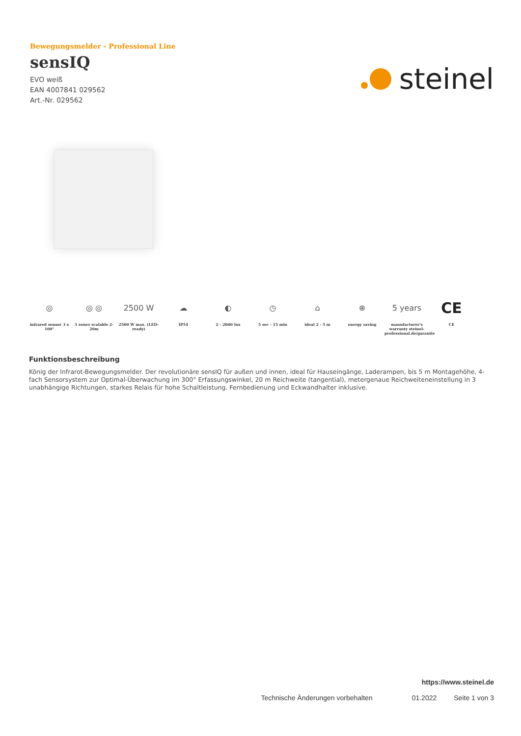Bewegungsmelder - Professional Line
sensIQ
EVO weiß
EAN 4007841 029562
Art.-Nr. 029562
steinel
◎
infrared sensor 3 x 100°
◎ ◎
3 zones scalable 2-20m
2500 W
2500 W max. (LED-ready)
☁
IP54
◐
2 - 2000 lux
◷
5 sec - 15 min
⌂
ideal 2 - 5 m
⊕
energy saving
5 years
manufacturer's warranty steinel-professional.de/garantie
CE
CE
Funktionsbeschreibung
König der Infrarot-Bewegungsmelder. Der revolutionäre sensIQ für außen und innen, ideal für Hauseingänge, Laderampen, bis 5 m Montagehöhe, 4-fach Sensorsystem zur Optimal-Überwachung im 300° Erfassungswinkel, 20 m Reichweite (tangential), metergenaue Reichweiteneinstellung in 3 unabhängige Richtungen, starkes Relais für hohe Schaltleistung. Fernbedienung und Eckwandhalter inklusive.
https://www.steinel.de
Technische Änderungen vorbehalten 01.2022 Seite 1 von 3